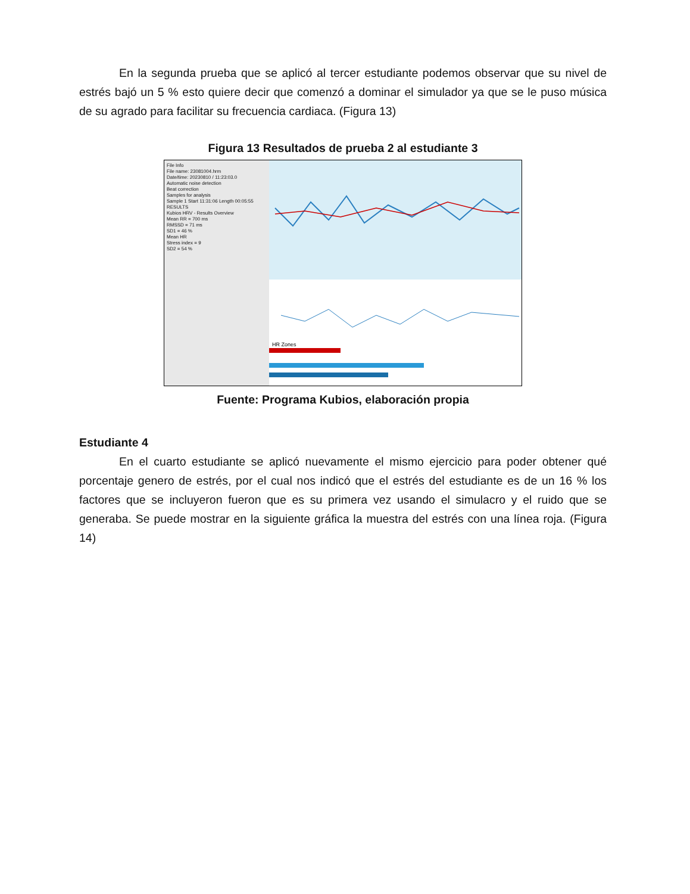En la segunda prueba que se aplicó al tercer estudiante podemos observar que su nivel de estrés bajó un 5 % esto quiere decir que comenzó a dominar el simulador ya que se le puso música de su agrado para facilitar su frecuencia cardiaca. (Figura 13)
Figura 13 Resultados de prueba 2 al estudiante 3
File Info
File name: 23081004.hrm
Date/time: 20230810 / 11:23:03.0
Automatic noise detection
Beat correction
Samples for analysis
Sample 1 Start 11:31:06 Length 00:05:55
RESULTS
Kubios HRV - Results Overview
Mean RR = 700 ms
RMSSD = 71 ms
SD1 = 46 %
Mean HR
Stress index = 9
SD2 = 54 %
HR Zones
Fuente: Programa Kubios, elaboración propia
Estudiante 4
En el cuarto estudiante se aplicó nuevamente el mismo ejercicio para poder obtener qué porcentaje genero de estrés, por el cual nos indicó que el estrés del estudiante es de un 16 % los factores que se incluyeron fueron que es su primera vez usando el simulacro y el ruido que se generaba. Se puede mostrar en la siguiente gráfica la muestra del estrés con una línea roja. (Figura 14)